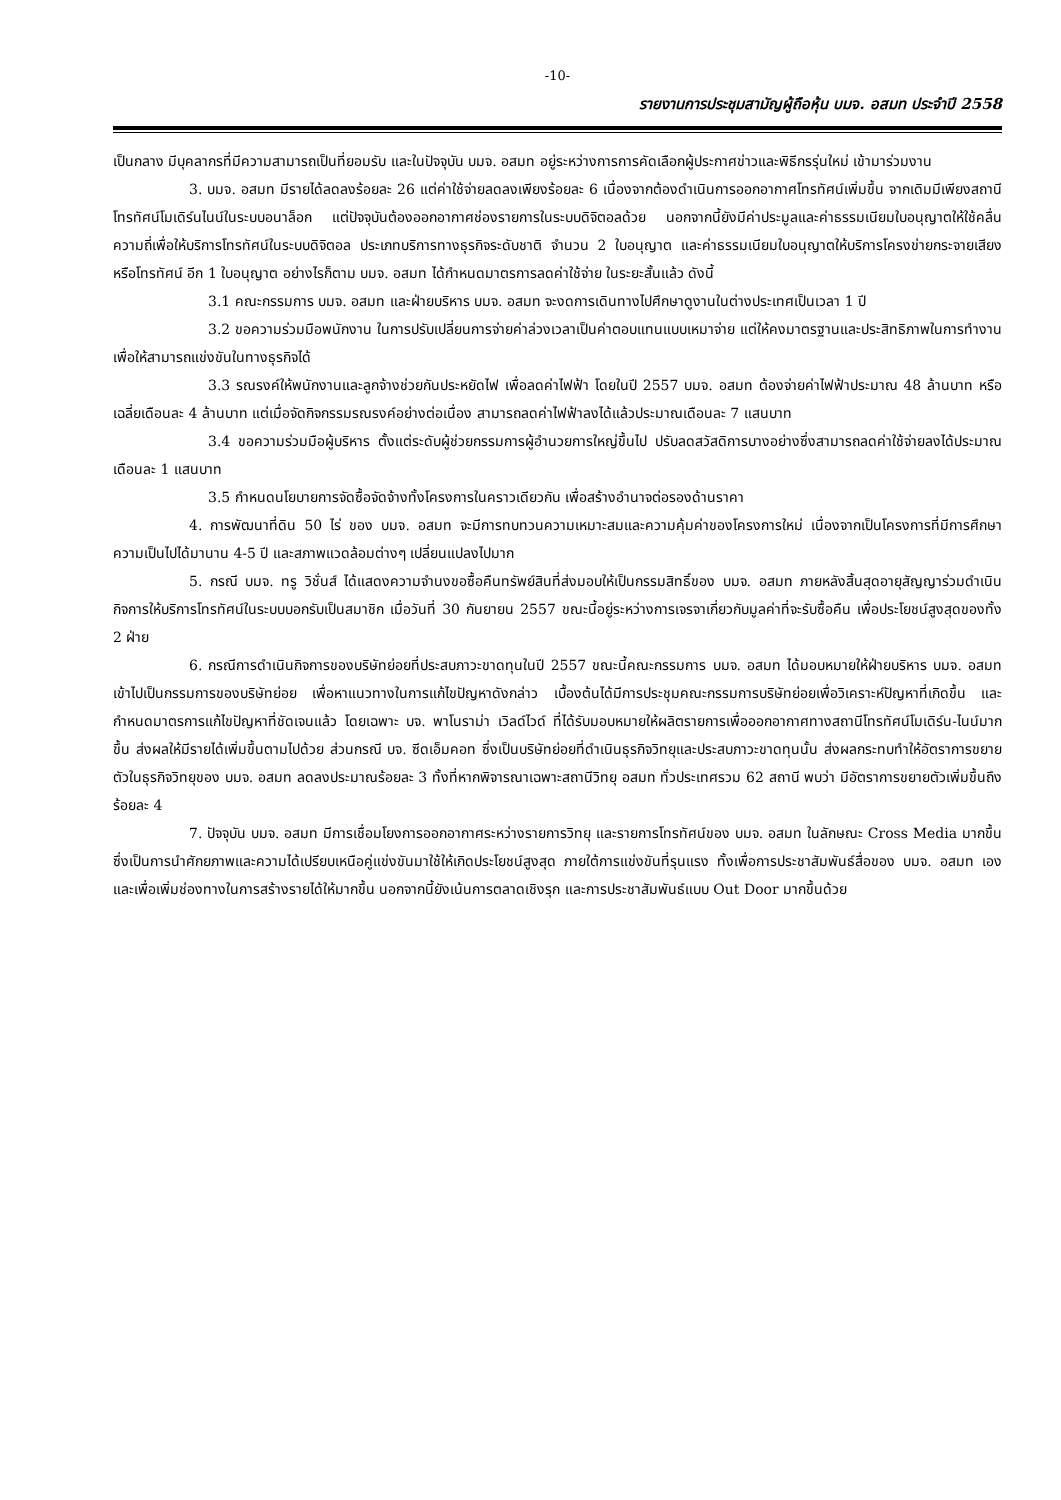-10-
รายงานการประชุมสามัญผู้ถือหุ้น บมจ. อสมท ประจำปี 2558
เป็นกลาง มีบุคลากรที่มีความสามารถเป็นที่ยอมรับ และในปัจจุบัน บมจ. อสมท อยู่ระหว่างการการคัดเลือกผู้ประกาศข่าวและพิธีกรรุ่นใหม่ เข้ามาร่วมงาน
3. บมจ. อสมท มีรายได้ลดลงร้อยละ 26 แต่ค่าใช้จ่ายลดลงเพียงร้อยละ 6 เนื่องจากต้องดำเนินการออกอากาศโทรทัศน์เพิ่มขึ้น จากเดิมมีเพียงสถานีโทรทัศน์โมเดิร์นไนน์ในระบบอนาล็อก แต่ปัจจุบันต้องออกอากาศช่องรายการในระบบดิจิตอลด้วย นอกจากนี้ยังมีค่าประมูลและค่าธรรมเนียมใบอนุญาตให้ใช้คลื่นความถี่เพื่อให้บริการโทรทัศน์ในระบบดิจิตอล ประเภทบริการทางธุรกิจระดับชาติ จำนวน 2 ใบอนุญาต และค่าธรรมเนียมใบอนุญาตให้บริการโครงข่ายกระจายเสียงหรือโทรทัศน์ อีก 1 ใบอนุญาต อย่างไรก็ตาม บมจ. อสมท ได้กำหนดมาตรการลดค่าใช้จ่าย ในระยะสั้นแล้ว ดังนี้
3.1 คณะกรรมการ บมจ. อสมท และฝ่ายบริหาร บมจ. อสมท จะงดการเดินทางไปศึกษาดูงานในต่างประเทศเป็นเวลา 1 ปี
3.2 ขอความร่วมมือพนักงาน ในการปรับเปลี่ยนการจ่ายค่าล่วงเวลาเป็นค่าตอบแทนแบบเหมาจ่าย แต่ให้คงมาตรฐานและประสิทธิภาพในการทำงาน เพื่อให้สามารถแข่งขันในทางธุรกิจได้
3.3 รณรงค์ให้พนักงานและลูกจ้างช่วยกันประหยัดไฟ เพื่อลดค่าไฟฟ้า โดยในปี 2557 บมจ. อสมท ต้องจ่ายค่าไฟฟ้าประมาณ 48 ล้านบาท หรือเฉลี่ยเดือนละ 4 ล้านบาท แต่เมื่อจัดกิจกรรมรณรงค์อย่างต่อเนื่อง สามารถลดค่าไฟฟ้าลงได้แล้วประมาณเดือนละ 7 แสนบาท
3.4 ขอความร่วมมือผู้บริหาร ตั้งแต่ระดับผู้ช่วยกรรมการผู้อำนวยการใหญ่ขึ้นไป ปรับลดสวัสดิการบางอย่างซึ่งสามารถลดค่าใช้จ่ายลงได้ประมาณเดือนละ 1 แสนบาท
3.5 กำหนดนโยบายการจัดซื้อจัดจ้างทั้งโครงการในคราวเดียวกัน เพื่อสร้างอำนาจต่อรองด้านราคา
4. การพัฒนาที่ดิน 50 ไร่ ของ บมจ. อสมท จะมีการทบทวนความเหมาะสมและความคุ้มค่าของโครงการใหม่ เนื่องจากเป็นโครงการที่มีการศึกษาความเป็นไปได้มานาน 4-5 ปี และสภาพแวดล้อมต่างๆ เปลี่ยนแปลงไปมาก
5. กรณี บมจ. ทรู วิชั่นส์ ได้แสดงความจำนงขอซื้อคืนทรัพย์สินที่ส่งมอบให้เป็นกรรมสิทธิ์ของ บมจ. อสมท ภายหลังสิ้นสุดอายุสัญญาร่วมดำเนินกิจการให้บริการโทรทัศน์ในระบบบอกรับเป็นสมาชิก เมื่อวันที่ 30 กันยายน 2557 ขณะนี้อยู่ระหว่างการเจรจาเกี่ยวกับมูลค่าที่จะรับซื้อคืน เพื่อประโยชน์สูงสุดของทั้ง 2 ฝ่าย
6. กรณีการดำเนินกิจการของบริษัทย่อยที่ประสบภาวะขาดทุนในปี 2557 ขณะนี้คณะกรรมการ บมจ. อสมท ได้มอบหมายให้ฝ่ายบริหาร บมจ. อสมท เข้าไปเป็นกรรมการของบริษัทย่อย เพื่อหาแนวทางในการแก้ไขปัญหาดังกล่าว เบื้องต้นได้มีการประชุมคณะกรรมการบริษัทย่อยเพื่อวิเคราะห์ปัญหาที่เกิดขึ้น และกำหนดมาตรการแก้ไขปัญหาที่ชัดเจนแล้ว โดยเฉพาะ บจ. พาโนราม่า เวิลด์ไวด์ ที่ได้รับมอบหมายให้ผลิตรายการเพื่อออกอากาศทางสถานีโทรทัศน์โมเดิร์น-ไนน์มากขึ้น ส่งผลให้มีรายได้เพิ่มขึ้นตามไปด้วย ส่วนกรณี บจ. ซีดเอ็มคอท ซึ่งเป็นบริษัทย่อยที่ดำเนินธุรกิจวิทยุและประสบภาวะขาดทุนนั้น ส่งผลกระทบทำให้อัตราการขยายตัวในธุรกิจวิทยุของ บมจ. อสมท ลดลงประมาณร้อยละ 3 ทั้งที่หากพิจารณาเฉพาะสถานีวิทยุ อสมท ทั่วประเทศรวม 62 สถานี พบว่า มีอัตราการขยายตัวเพิ่มขึ้นถึงร้อยละ 4
7. ปัจจุบัน บมจ. อสมท มีการเชื่อมโยงการออกอากาศระหว่างรายการวิทยุ และรายการโทรทัศน์ของ บมจ. อสมท ในลักษณะ Cross Media มากขึ้น ซึ่งเป็นการนำศักยภาพและความได้เปรียบเหนือคู่แข่งขันมาใช้ให้เกิดประโยชน์สูงสุด ภายใต้การแข่งขันที่รุนแรง ทั้งเพื่อการประชาสัมพันธ์สื่อของ บมจ. อสมท เอง และเพื่อเพิ่มช่องทางในการสร้างรายได้ให้มากขึ้น นอกจากนี้ยังเน้นการตลาดเชิงรุก และการประชาสัมพันธ์แบบ Out Door มากขึ้นด้วย